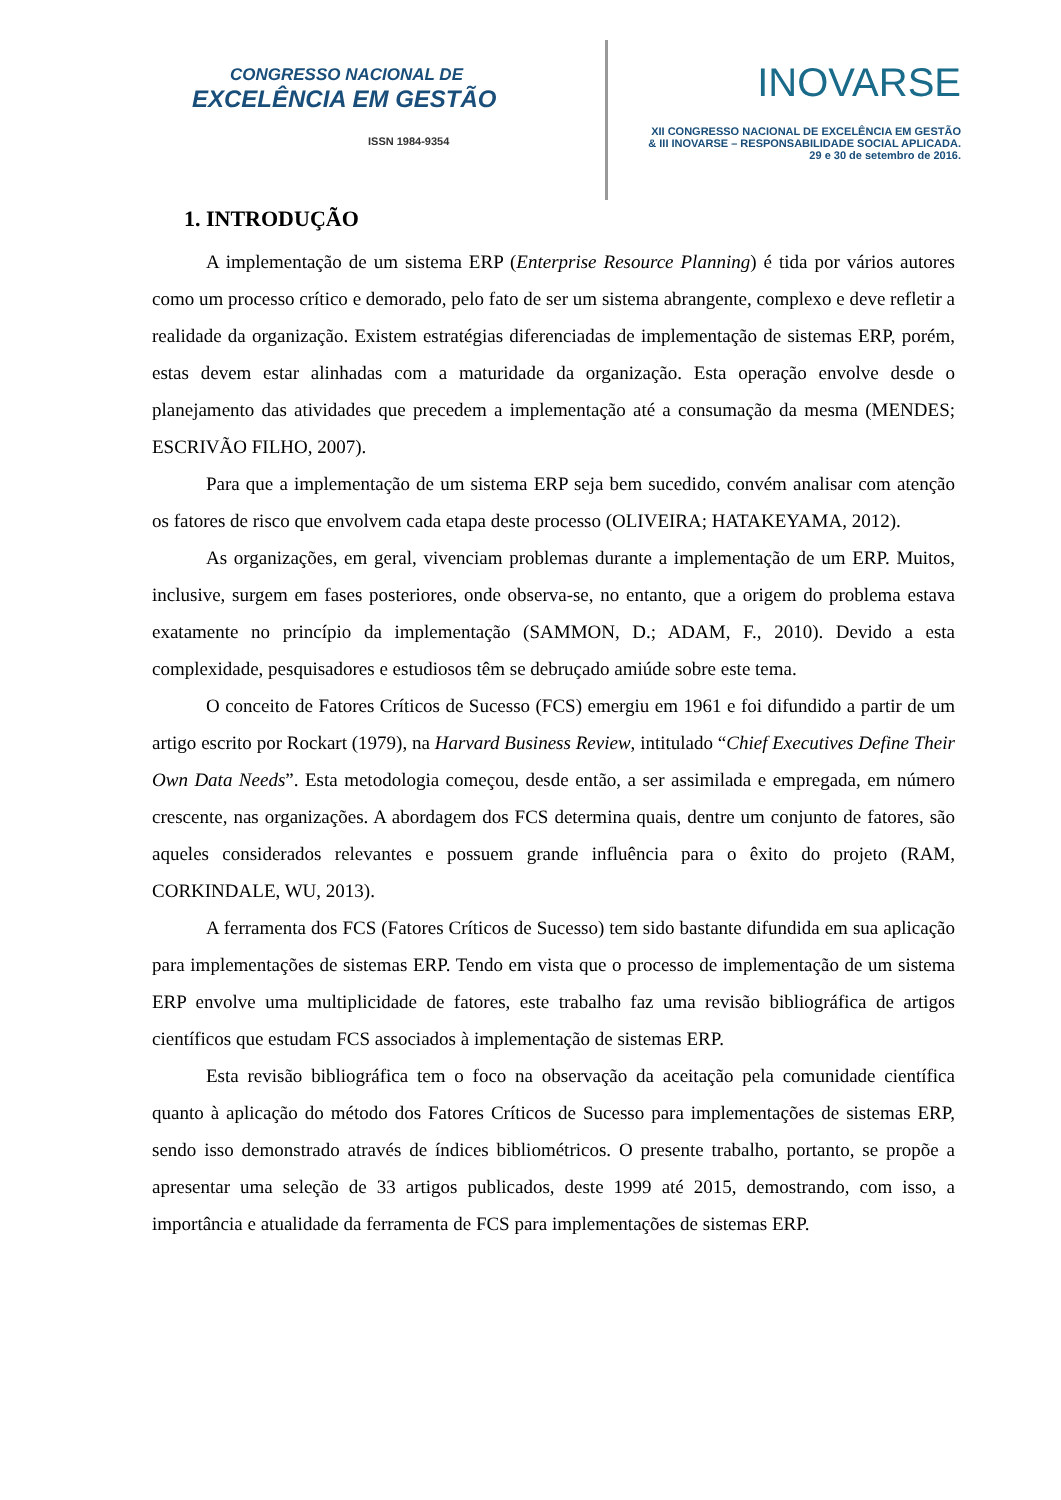CONGRESSO NACIONAL DE
EXCELÊNCIA EM GESTÃO
ISSN 1984-9354
INOVARSE
XII CONGRESSO NACIONAL DE EXCELÊNCIA EM GESTÃO
& III INOVARSE – RESPONSABILIDADE SOCIAL APLICADA.
29 e 30 de setembro de 2016.
1. INTRODUÇÃO
A implementação de um sistema ERP (Enterprise Resource Planning) é tida por vários autores como um processo crítico e demorado, pelo fato de ser um sistema abrangente, complexo e deve refletir a realidade da organização. Existem estratégias diferenciadas de implementação de sistemas ERP, porém, estas devem estar alinhadas com a maturidade da organização. Esta operação envolve desde o planejamento das atividades que precedem a implementação até a consumação da mesma (MENDES; ESCRIVÃO FILHO, 2007).
Para que a implementação de um sistema ERP seja bem sucedido, convém analisar com atenção os fatores de risco que envolvem cada etapa deste processo (OLIVEIRA; HATAKEYAMA, 2012).
As organizações, em geral, vivenciam problemas durante a implementação de um ERP. Muitos, inclusive, surgem em fases posteriores, onde observa-se, no entanto, que a origem do problema estava exatamente no princípio da implementação (SAMMON, D.; ADAM, F., 2010). Devido a esta complexidade, pesquisadores e estudiosos têm se debruçado amiúde sobre este tema.
O conceito de Fatores Críticos de Sucesso (FCS) emergiu em 1961 e foi difundido a partir de um artigo escrito por Rockart (1979), na Harvard Business Review, intitulado “Chief Executives Define Their Own Data Needs”. Esta metodologia começou, desde então, a ser assimilada e empregada, em número crescente, nas organizações. A abordagem dos FCS determina quais, dentre um conjunto de fatores, são aqueles considerados relevantes e possuem grande influência para o êxito do projeto (RAM, CORKINDALE, WU, 2013).
A ferramenta dos FCS (Fatores Críticos de Sucesso) tem sido bastante difundida em sua aplicação para implementações de sistemas ERP. Tendo em vista que o processo de implementação de um sistema ERP envolve uma multiplicidade de fatores, este trabalho faz uma revisão bibliográfica de artigos científicos que estudam FCS associados à implementação de sistemas ERP.
Esta revisão bibliográfica tem o foco na observação da aceitação pela comunidade científica quanto à aplicação do método dos Fatores Críticos de Sucesso para implementações de sistemas ERP, sendo isso demonstrado através de índices bibliométricos. O presente trabalho, portanto, se propõe a apresentar uma seleção de 33 artigos publicados, deste 1999 até 2015, demostrando, com isso, a importância e atualidade da ferramenta de FCS para implementações de sistemas ERP.